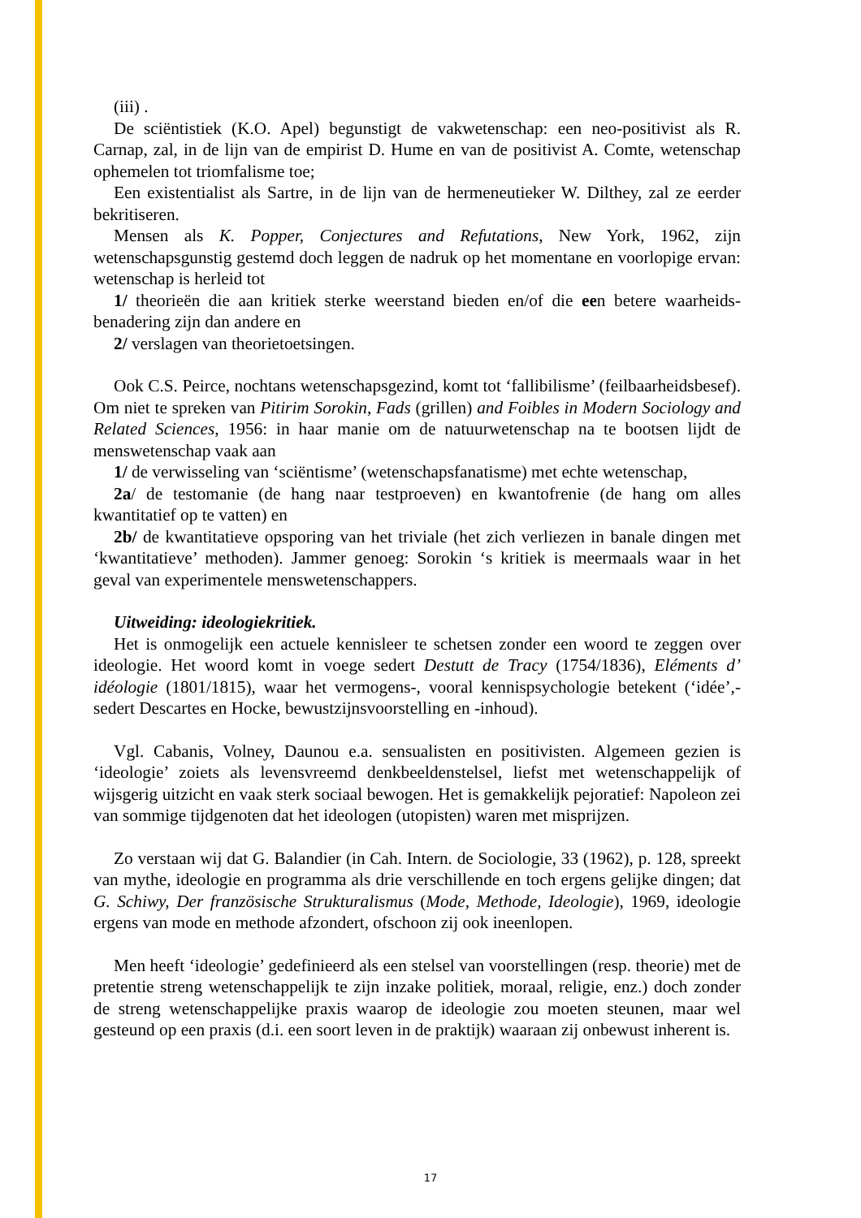(iii) .
De sciëntistiek (K.O. Apel) begunstigt de vakwetenschap: een neo-positivist als R. Carnap, zal, in de lijn van de empirist D. Hume en van de positivist A. Comte, wetenschap ophemelen tot triomfalisme toe;
Een existentialist als Sartre, in de lijn van de hermeneutieker W. Dilthey, zal ze eerder bekritiseren.
Mensen als K. Popper, Conjectures and Refutations, New York, 1962, zijn wetenschapsgunstig gestemd doch leggen de nadruk op het momentane en voorlopige ervan: wetenschap is herleid tot
1/ theorieën die aan kritiek sterke weerstand bieden en/of die een betere waarheids-benadering zijn dan andere en
2/ verslagen van theorietoetsingen.
Ook C.S. Peirce, nochtans wetenschapsgezind, komt tot ‘fallibilisme’ (feilbaarheidsbesef). Om niet te spreken van Pitirim Sorokin, Fads (grillen) and Foibles in Modern Sociology and Related Sciences, 1956: in haar manie om de natuurwetenschap na te bootsen lijdt de menswetenschap vaak aan
1/ de verwisseling van ‘sciëntisme’ (wetenschapsfanatisme) met echte wetenschap,
2a/ de testomanie (de hang naar testproeven) en kwantofrenie (de hang om alles kwantitatief op te vatten) en
2b/ de kwantitatieve opsporing van het triviale (het zich verliezen in banale dingen met ‘kwantitatieve’ methoden). Jammer genoeg: Sorokin ‘s kritiek is meermaals waar in het geval van experimentele menswetenschappers.
Uitweiding: ideologiekritiek.
Het is onmogelijk een actuele kennisleer te schetsen zonder een woord te zeggen over ideologie. Het woord komt in voege sedert Destutt de Tracy (1754/1836), Eléments d’ idéologie (1801/1815), waar het vermogens-, vooral kennispsychologie betekent (‘idée’,-sedert Descartes en Hocke, bewustzijnsvoorstelling en -inhoud).
Vgl. Cabanis, Volney, Daunou e.a. sensualisten en positivisten. Algemeen gezien is ‘ideologie’ zoiets als levensvreemd denkbeeldenstelsel, liefst met wetenschappelijk of wijsgerig uitzicht en vaak sterk sociaal bewogen. Het is gemakkelijk pejoratief: Napoleon zei van sommige tijdgenoten dat het ideologen (utopisten) waren met misprijzen.
Zo verstaan wij dat G. Balandier (in Cah. Intern. de Sociologie, 33 (1962), p. 128, spreekt van mythe, ideologie en programma als drie verschillende en toch ergens gelijke dingen; dat G. Schiwy, Der französische Strukturalismus (Mode, Methode, Ideologie), 1969, ideologie ergens van mode en methode afzondert, ofschoon zij ook ineenlopen.
Men heeft ‘ideologie’ gedefinieerd als een stelsel van voorstellingen (resp. theorie) met de pretentie streng wetenschappelijk te zijn inzake politiek, moraal, religie, enz.) doch zonder de streng wetenschappelijke praxis waarop de ideologie zou moeten steunen, maar wel gesteund op een praxis (d.i. een soort leven in de praktijk) waaraan zij onbewust inherent is.
17